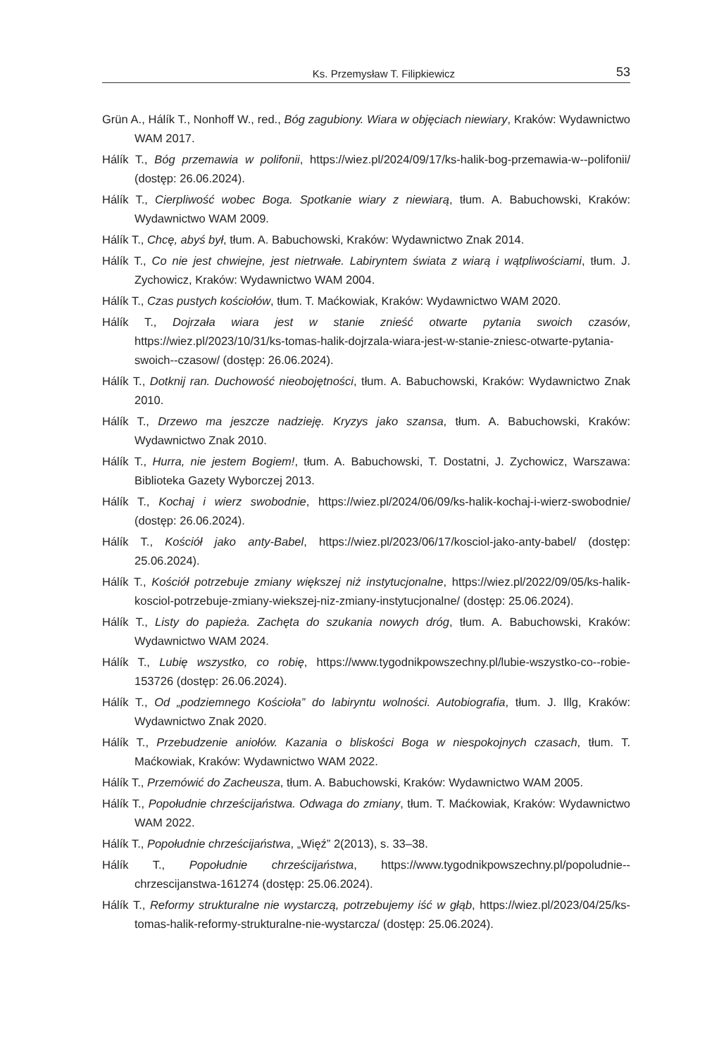Ks. Przemysław T. Filipkiewicz 53
Grün A., Hálík T., Nonhoff W., red., Bóg zagubiony. Wiara w objęciach niewiary, Kraków: Wydawnictwo WAM 2017.
Hálík T., Bóg przemawia w polifonii, https://wiez.pl/2024/09/17/ks-halik-bog-przemawia-w--polifonii/ (dostęp: 26.06.2024).
Hálík T., Cierpliwość wobec Boga. Spotkanie wiary z niewiarą, tłum. A. Babuchowski, Kraków: Wydawnictwo WAM 2009.
Hálík T., Chcę, abyś był, tłum. A. Babuchowski, Kraków: Wydawnictwo Znak 2014.
Hálík T., Co nie jest chwiejne, jest nietrwałe. Labiryntem świata z wiarą i wątpliwościami, tłum. J. Zychowicz, Kraków: Wydawnictwo WAM 2004.
Hálík T., Czas pustych kościołów, tłum. T. Maćkowiak, Kraków: Wydawnictwo WAM 2020.
Hálík T., Dojrzała wiara jest w stanie znieść otwarte pytania swoich czasów, https://wiez.pl/2023/10/31/ks-tomas-halik-dojrzala-wiara-jest-w-stanie-zniesc-otwarte-pytania-swoich--czasow/ (dostęp: 26.06.2024).
Hálík T., Dotknij ran. Duchowość nieobojętności, tłum. A. Babuchowski, Kraków: Wydawnictwo Znak 2010.
Hálík T., Drzewo ma jeszcze nadzieję. Kryzys jako szansa, tłum. A. Babuchowski, Kraków: Wydawnictwo Znak 2010.
Hálík T., Hurra, nie jestem Bogiem!, tłum. A. Babuchowski, T. Dostatni, J. Zychowicz, Warszawa: Biblioteka Gazety Wyborczej 2013.
Hálík T., Kochaj i wierz swobodnie, https://wiez.pl/2024/06/09/ks-halik-kochaj-i-wierz-swobodnie/ (dostęp: 26.06.2024).
Hálík T., Kościół jako anty-Babel, https://wiez.pl/2023/06/17/kosciol-jako-anty-babel/ (dostęp: 25.06.2024).
Hálík T., Kościół potrzebuje zmiany większej niż instytucjonalne, https://wiez.pl/2022/09/05/ks-halik-kosciol-potrzebuje-zmiany-wiekszej-niz-zmiany-instytucjonalne/ (dostęp: 25.06.2024).
Hálík T., Listy do papieża. Zachęta do szukania nowych dróg, tłum. A. Babuchowski, Kraków: Wydawnictwo WAM 2024.
Hálík T., Lubię wszystko, co robię, https://www.tygodnikpowszechny.pl/lubie-wszystko-co--robie-153726 (dostęp: 26.06.2024).
Hálík T., Od „podziemnego Kościoła” do labiryntu wolności. Autobiografia, tłum. J. Illg, Kraków: Wydawnictwo Znak 2020.
Hálík T., Przebudzenie aniołów. Kazania o bliskości Boga w niespokojnych czasach, tłum. T. Maćkowiak, Kraków: Wydawnictwo WAM 2022.
Hálík T., Przemówić do Zacheusza, tłum. A. Babuchowski, Kraków: Wydawnictwo WAM 2005.
Hálík T., Popołudnie chrześcijaństwa. Odwaga do zmiany, tłum. T. Maćkowiak, Kraków: Wydawnictwo WAM 2022.
Hálík T., Popołudnie chrześcijaństwa, „Więź” 2(2013), s. 33–38.
Hálík T., Popołudnie chrześcijaństwa, https://www.tygodnikpowszechny.pl/popoludnie--chrzescijanstwa-161274 (dostęp: 25.06.2024).
Hálík T., Reformy strukturalne nie wystarczą, potrzebujemy iść w głąb, https://wiez.pl/2023/04/25/ks-tomas-halik-reformy-strukturalne-nie-wystarcza/ (dostęp: 25.06.2024).